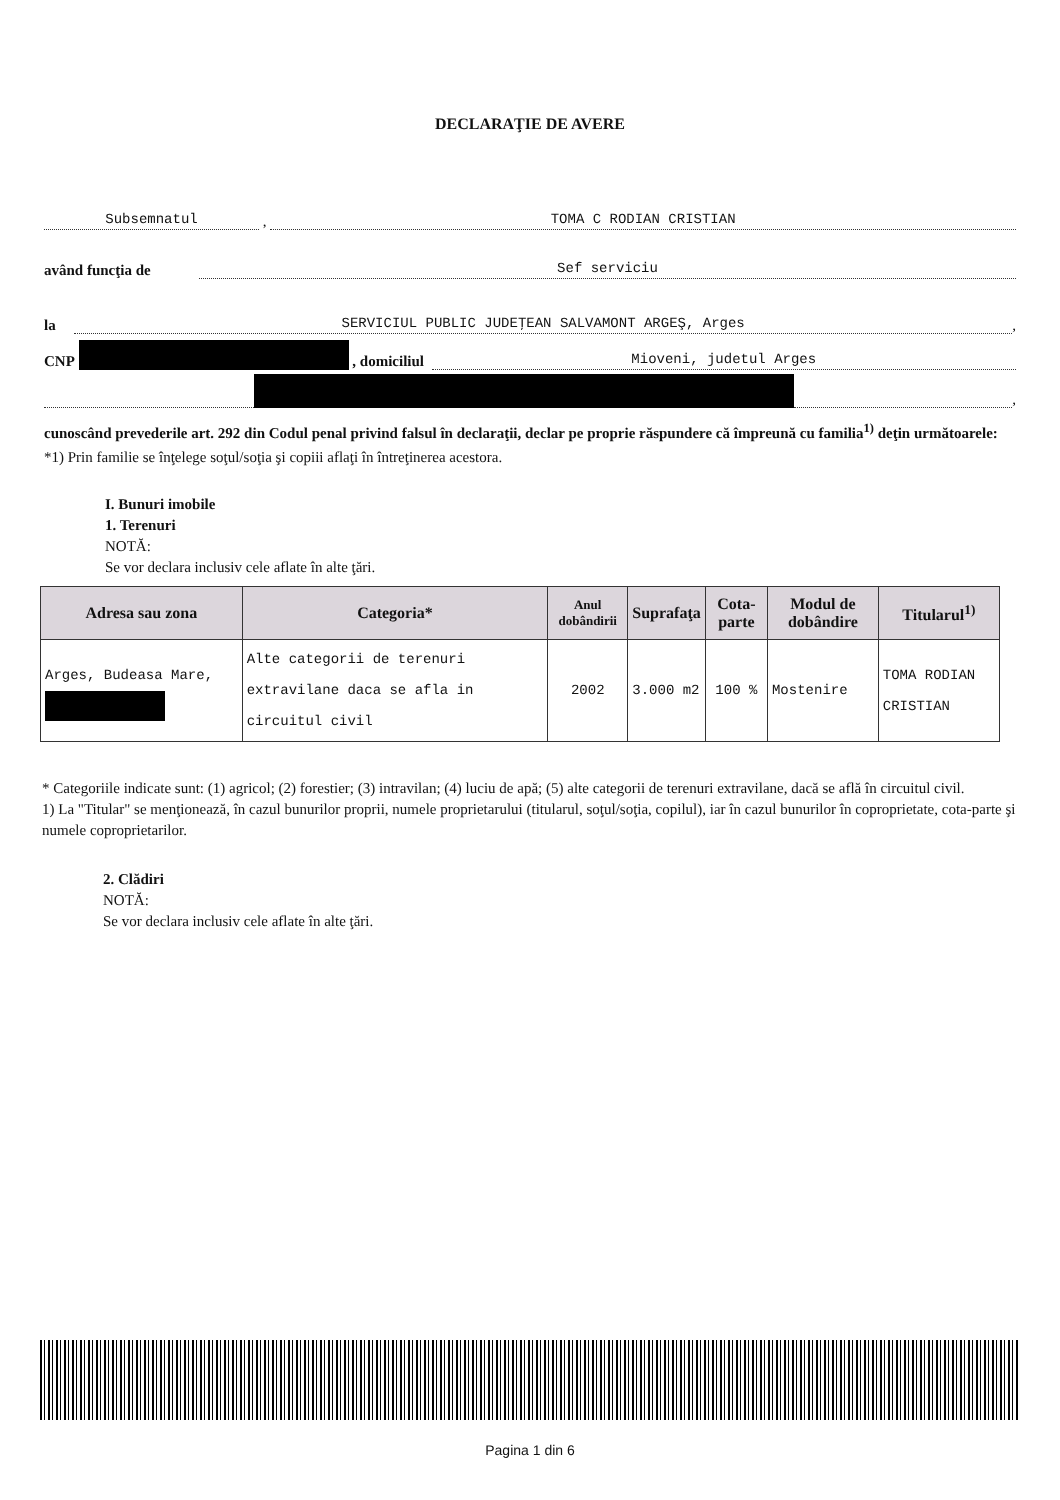DECLARAŢIE DE AVERE
Subsemnatul , TOMA C RODIAN CRISTIAN
având funcţia de Sef serviciu
la SERVICIUL PUBLIC JUDEŢEAN SALVAMONT ARGEŞ, Arges,
CNP , domiciliul Mioveni, judetul Arges
,
cunoscând prevederile art. 292 din Codul penal privind falsul în declaraţii, declar pe proprie răspundere că împreună cu familia<sup>1)</sup> deţin următoarele:
*1) Prin familie se înţelege soţul/soţia şi copiii aflaţi în întreţinerea acestora.
I. Bunuri imobile
1. Terenuri
NOTĂ:
Se vor declara inclusiv cele aflate în alte ţări.
| Adresa sau zona | Categoria* | Anul dobândirii | Suprafaţa | Cota-parte | Modul de dobândire | Titularul<sup>1)</sup> |
| --- | --- | --- | --- | --- | --- | --- |
| Arges, Budeasa Mare, | Alte categorii de terenuri extravilane daca se afla in circuitul civil | 2002 | 3.000 m2 | 100 % | Mostenire | TOMA RODIAN CRISTIAN |
* Categoriile indicate sunt: (1) agricol; (2) forestier; (3) intravilan; (4) luciu de apă; (5) alte categorii de terenuri extravilane, dacă se află în circuitul civil.
1) La "Titular" se menţionează, în cazul bunurilor proprii, numele proprietarului (titularul, soţul/soţia, copilul), iar în cazul bunurilor în coproprietate, cota-parte şi numele coproprietarilor.
2. Clădiri
NOTĂ:
Se vor declara inclusiv cele aflate în alte ţări.
Pagina 1 din 6